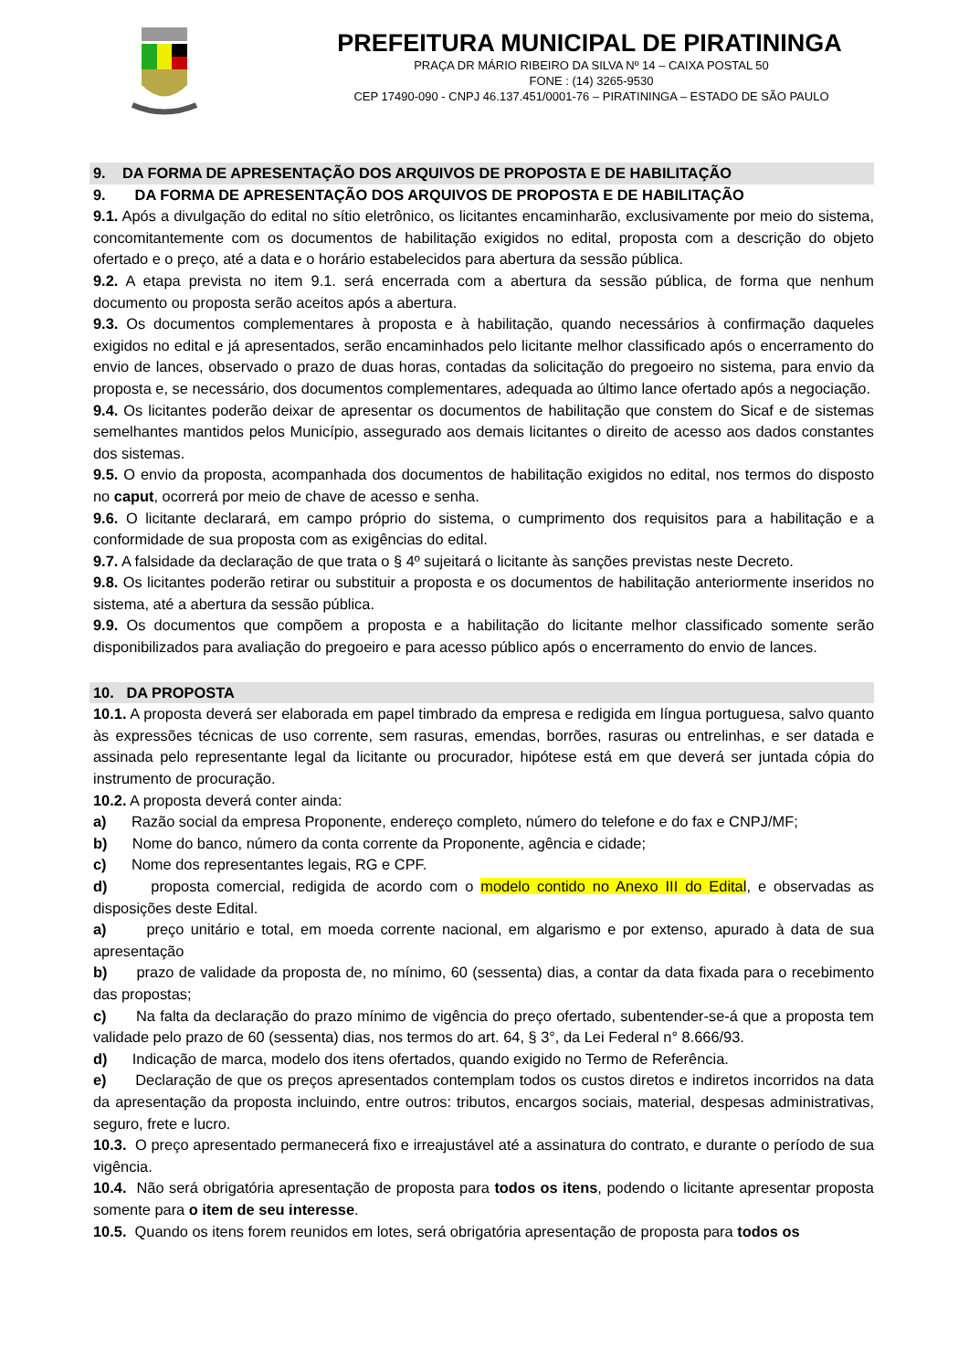PREFEITURA MUNICIPAL DE PIRATININGA
PRAÇA DR MÁRIO RIBEIRO DA SILVA Nº 14 – CAIXA POSTAL 50
FONE : (14) 3265-9530
CEP 17490-090 - CNPJ 46.137.451/0001-76 – PIRATININGA – ESTADO DE SÃO PAULO
9. DA FORMA DE APRESENTAÇÃO DOS ARQUIVOS DE PROPOSTA E DE HABILITAÇÃO
9. DA FORMA DE APRESENTAÇÃO DOS ARQUIVOS DE PROPOSTA E DE HABILITAÇÃO
9.1. Após a divulgação do edital no sítio eletrônico, os licitantes encaminharão, exclusivamente por meio do sistema, concomitantemente com os documentos de habilitação exigidos no edital, proposta com a descrição do objeto ofertado e o preço, até a data e o horário estabelecidos para abertura da sessão pública.
9.2. A etapa prevista no item 9.1. será encerrada com a abertura da sessão pública, de forma que nenhum documento ou proposta serão aceitos após a abertura.
9.3. Os documentos complementares à proposta e à habilitação, quando necessários à confirmação daqueles exigidos no edital e já apresentados, serão encaminhados pelo licitante melhor classificado após o encerramento do envio de lances, observado o prazo de duas horas, contadas da solicitação do pregoeiro no sistema, para envio da proposta e, se necessário, dos documentos complementares, adequada ao último lance ofertado após a negociação.
9.4. Os licitantes poderão deixar de apresentar os documentos de habilitação que constem do Sicaf e de sistemas semelhantes mantidos pelos Município, assegurado aos demais licitantes o direito de acesso aos dados constantes dos sistemas.
9.5. O envio da proposta, acompanhada dos documentos de habilitação exigidos no edital, nos termos do disposto no caput, ocorrerá por meio de chave de acesso e senha.
9.6. O licitante declarará, em campo próprio do sistema, o cumprimento dos requisitos para a habilitação e a conformidade de sua proposta com as exigências do edital.
9.7. A falsidade da declaração de que trata o § 4º sujeitará o licitante às sanções previstas neste Decreto.
9.8. Os licitantes poderão retirar ou substituir a proposta e os documentos de habilitação anteriormente inseridos no sistema, até a abertura da sessão pública.
9.9. Os documentos que compõem a proposta e a habilitação do licitante melhor classificado somente serão disponibilizados para avaliação do pregoeiro e para acesso público após o encerramento do envio de lances.
10. DA PROPOSTA
10.1. A proposta deverá ser elaborada em papel timbrado da empresa e redigida em língua portuguesa, salvo quanto às expressões técnicas de uso corrente, sem rasuras, emendas, borrões, rasuras ou entrelinhas, e ser datada e assinada pelo representante legal da licitante ou procurador, hipótese está em que deverá ser juntada cópia do instrumento de procuração.
10.2. A proposta deverá conter ainda:
a) Razão social da empresa Proponente, endereço completo, número do telefone e do fax e CNPJ/MF;
b) Nome do banco, número da conta corrente da Proponente, agência e cidade;
c) Nome dos representantes legais, RG e CPF.
d) proposta comercial, redigida de acordo com o modelo contido no Anexo III do Edital, e observadas as disposições deste Edital.
a) preço unitário e total, em moeda corrente nacional, em algarismo e por extenso, apurado à data de sua apresentação
b) prazo de validade da proposta de, no mínimo, 60 (sessenta) dias, a contar da data fixada para o recebimento das propostas;
c) Na falta da declaração do prazo mínimo de vigência do preço ofertado, subentender-se-á que a proposta tem validade pelo prazo de 60 (sessenta) dias, nos termos do art. 64, § 3°, da Lei Federal n° 8.666/93.
d) Indicação de marca, modelo dos itens ofertados, quando exigido no Termo de Referência.
e) Declaração de que os preços apresentados contemplam todos os custos diretos e indiretos incorridos na data da apresentação da proposta incluindo, entre outros: tributos, encargos sociais, material, despesas administrativas, seguro, frete e lucro.
10.3. O preço apresentado permanecerá fixo e irreajustável até a assinatura do contrato, e durante o período de sua vigência.
10.4. Não será obrigatória apresentação de proposta para todos os itens, podendo o licitante apresentar proposta somente para o item de seu interesse.
10.5. Quando os itens forem reunidos em lotes, será obrigatória apresentação de proposta para todos os